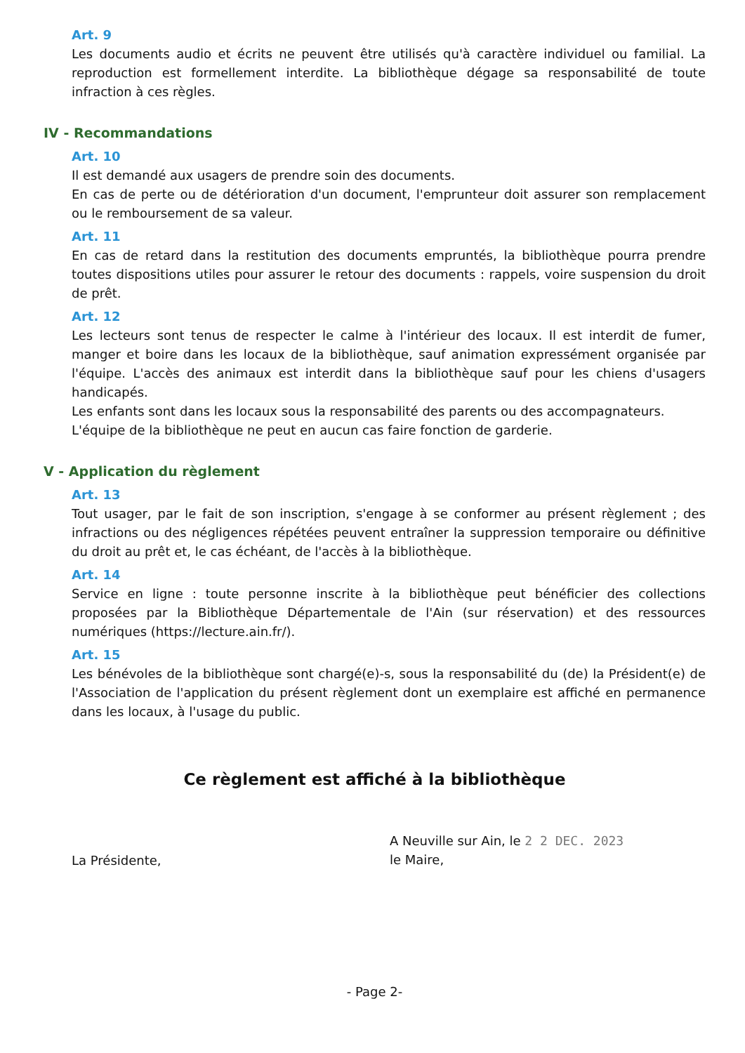Art. 9
Les documents audio et écrits ne peuvent être utilisés qu'à caractère individuel ou familial. La reproduction est formellement interdite. La bibliothèque dégage sa responsabilité de toute infraction à ces règles.
IV - Recommandations
Art. 10
Il est demandé aux usagers de prendre soin des documents.
En cas de perte ou de détérioration d'un document, l'emprunteur doit assurer son remplacement ou le remboursement de sa valeur.
Art. 11
En cas de retard dans la restitution des documents empruntés, la bibliothèque pourra prendre toutes dispositions utiles pour assurer le retour des documents : rappels, voire suspension du droit de prêt.
Art. 12
Les lecteurs sont tenus de respecter le calme à l'intérieur des locaux. Il est interdit de fumer, manger et boire dans les locaux de la bibliothèque, sauf animation expressément organisée par l'équipe. L'accès des animaux est interdit dans la bibliothèque sauf pour les chiens d'usagers handicapés.
Les enfants sont dans les locaux sous la responsabilité des parents ou des accompagnateurs.
L'équipe de la bibliothèque ne peut en aucun cas faire fonction de garderie.
V - Application du règlement
Art. 13
Tout usager, par le fait de son inscription, s'engage à se conformer au présent règlement ; des infractions ou des négligences répétées peuvent entraîner la suppression temporaire ou définitive du droit au prêt et, le cas échéant, de l'accès à la bibliothèque.
Art. 14
Service en ligne : toute personne inscrite à la bibliothèque peut bénéficier des collections proposées par la Bibliothèque Départementale de l'Ain (sur réservation) et des ressources numériques (https://lecture.ain.fr/).
Art. 15
Les bénévoles de la bibliothèque sont chargé(e)-s, sous la responsabilité du (de) la Président(e) de l'Association de l'application du présent règlement dont un exemplaire est affiché en permanence dans les locaux, à l'usage du public.
Ce règlement est affiché à la bibliothèque
La Présidente,
A Neuville sur Ain, le 2 2 DEC. 2023
le Maire,
- Page 2-